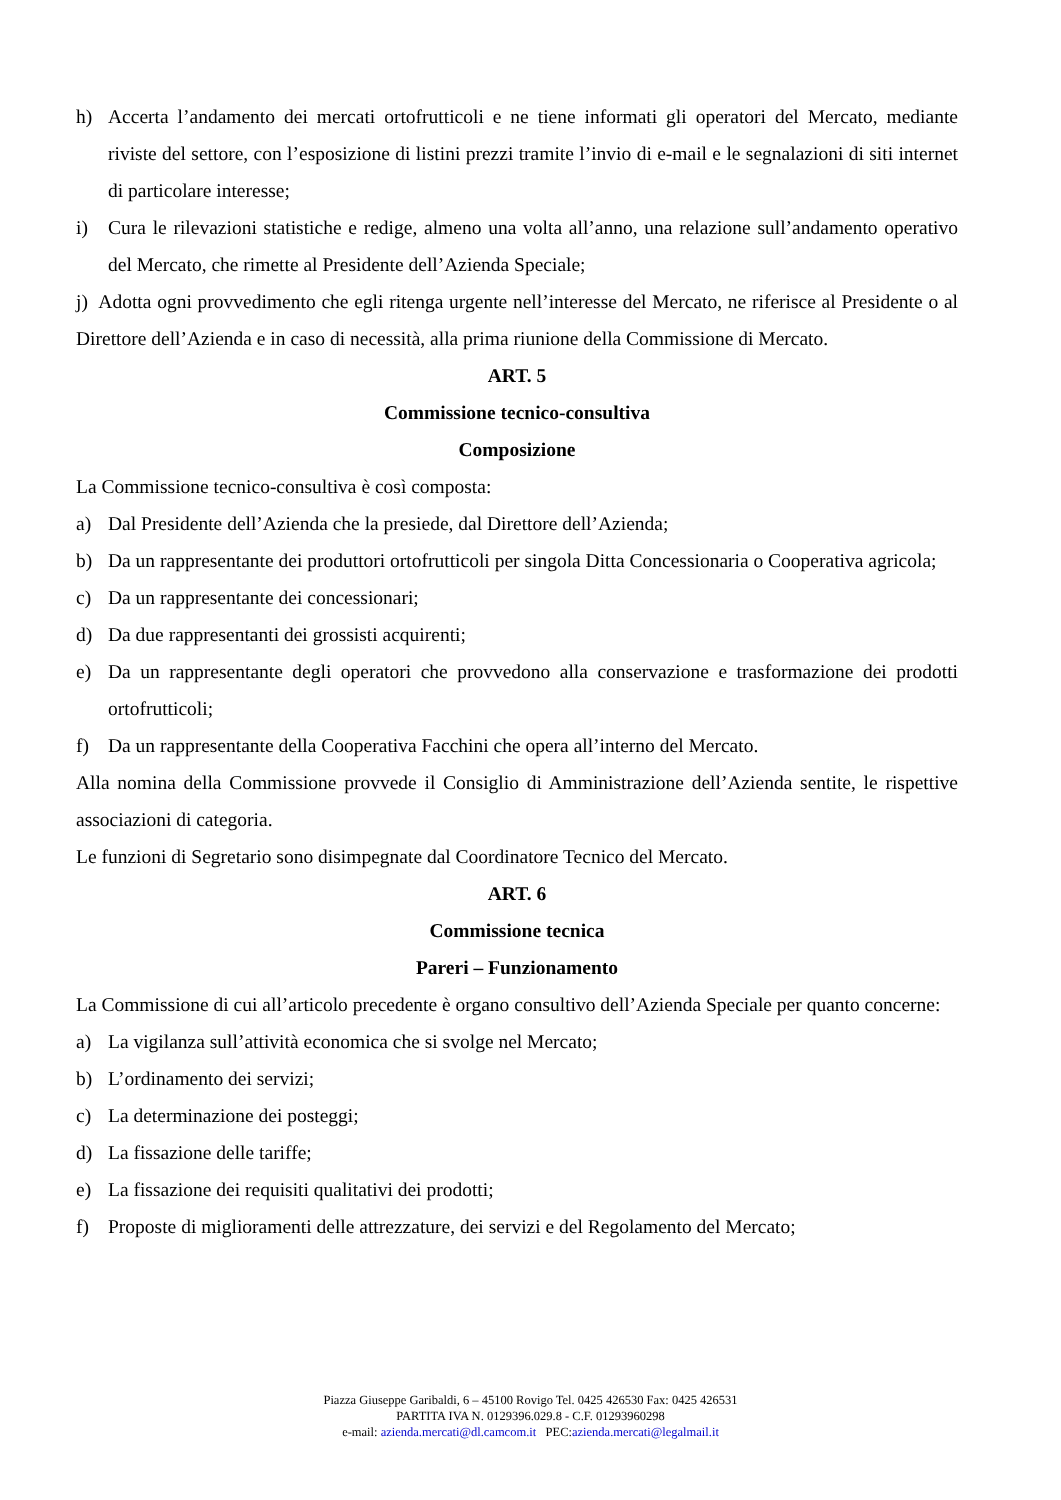h) Accerta l’andamento dei mercati ortofrutticoli e ne tiene informati gli operatori del Mercato, mediante riviste del settore, con l’esposizione di listini prezzi tramite l’invio di e-mail e le segnalazioni di siti internet di particolare interesse;
i) Cura le rilevazioni statistiche e redige, almeno una volta all’anno, una relazione sull’andamento operativo del Mercato, che rimette al Presidente dell’Azienda Speciale;
j) Adotta ogni provvedimento che egli ritenga urgente nell’interesse del Mercato, ne riferisce al Presidente o al Direttore dell’Azienda e in caso di necessità, alla prima riunione della Commissione di Mercato.
ART. 5
Commissione tecnico-consultiva
Composizione
La Commissione tecnico-consultiva è così composta:
a) Dal Presidente dell’Azienda che la presiede, dal Direttore dell’Azienda;
b) Da un rappresentante dei produttori ortofrutticoli per singola Ditta Concessionaria o Cooperativa agricola;
c) Da un rappresentante dei concessionari;
d) Da due rappresentanti dei grossisti acquirenti;
e) Da un rappresentante degli operatori che provvedono alla conservazione e trasformazione dei prodotti ortofrutticoli;
f) Da un rappresentante della Cooperativa Facchini che opera all’interno del Mercato.
Alla nomina della Commissione provvede il Consiglio di Amministrazione dell’Azienda sentite, le rispettive associazioni di categoria.
Le funzioni di Segretario sono disimpegnate dal Coordinatore Tecnico del Mercato.
ART. 6
Commissione tecnica
Pareri – Funzionamento
La Commissione di cui all’articolo precedente è organo consultivo dell’Azienda Speciale per quanto concerne:
a) La vigilanza sull’attività economica che si svolge nel Mercato;
b) L’ordinamento dei servizi;
c) La determinazione dei posteggi;
d) La fissazione delle tariffe;
e) La fissazione dei requisiti qualitativi dei prodotti;
f) Proposte di miglioramenti delle attrezzature, dei servizi e del Regolamento del Mercato;
Piazza Giuseppe Garibaldi, 6 – 45100 Rovigo Tel. 0425 426530 Fax: 0425 426531
PARTITA IVA N. 0129396.029.8 - C.F. 01293960298
e-mail: azienda.mercati@dl.camcom.it PEC:azienda.mercati@legalmail.it